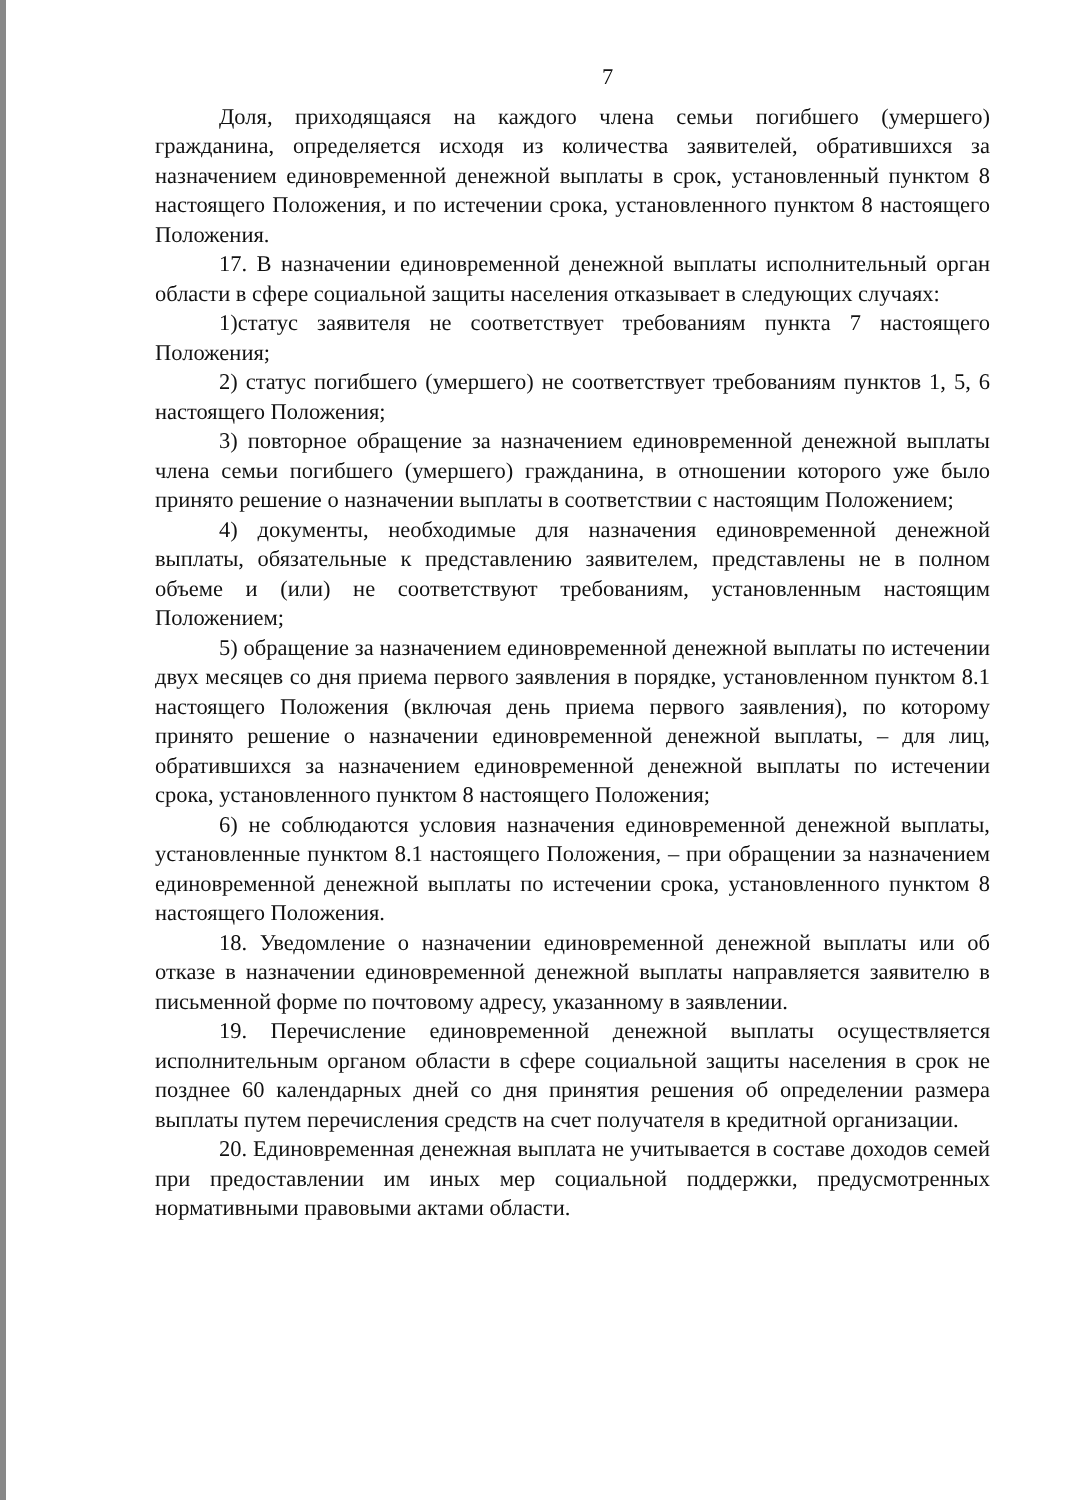7
Доля, приходящаяся на каждого члена семьи погибшего (умершего) гражданина, определяется исходя из количества заявителей, обратившихся за назначением единовременной денежной выплаты в срок, установленный пунктом 8 настоящего Положения, и по истечении срока, установленного пунктом 8 настоящего Положения.
17. В назначении единовременной денежной выплаты исполнительный орган области в сфере социальной защиты населения отказывает в следующих случаях:
1)статус заявителя не соответствует требованиям пункта 7 настоящего Положения;
2) статус погибшего (умершего) не соответствует требованиям пунктов 1, 5, 6 настоящего Положения;
3) повторное обращение за назначением единовременной денежной выплаты члена семьи погибшего (умершего) гражданина, в отношении которого уже было принято решение о назначении выплаты в соответствии с настоящим Положением;
4) документы, необходимые для назначения единовременной денежной выплаты, обязательные к представлению заявителем, представлены не в полном объеме и (или) не соответствуют требованиям, установленным настоящим Положением;
5) обращение за назначением единовременной денежной выплаты по истечении двух месяцев со дня приема первого заявления в порядке, установленном пунктом 8.1 настоящего Положения (включая день приема первого заявления), по которому принято решение о назначении единовременной денежной выплаты, – для лиц, обратившихся за назначением единовременной денежной выплаты по истечении срока, установленного пунктом 8 настоящего Положения;
6) не соблюдаются условия назначения единовременной денежной выплаты, установленные пунктом 8.1 настоящего Положения, – при обращении за назначением единовременной денежной выплаты по истечении срока, установленного пунктом 8 настоящего Положения.
18. Уведомление о назначении единовременной денежной выплаты или об отказе в назначении единовременной денежной выплаты направляется заявителю в письменной форме по почтовому адресу, указанному в заявлении.
19. Перечисление единовременной денежной выплаты осуществляется исполнительным органом области в сфере социальной защиты населения в срок не позднее 60 календарных дней со дня принятия решения об определении размера выплаты путем перечисления средств на счет получателя в кредитной организации.
20. Единовременная денежная выплата не учитывается в составе доходов семей при предоставлении им иных мер социальной поддержки, предусмотренных нормативными правовыми актами области.